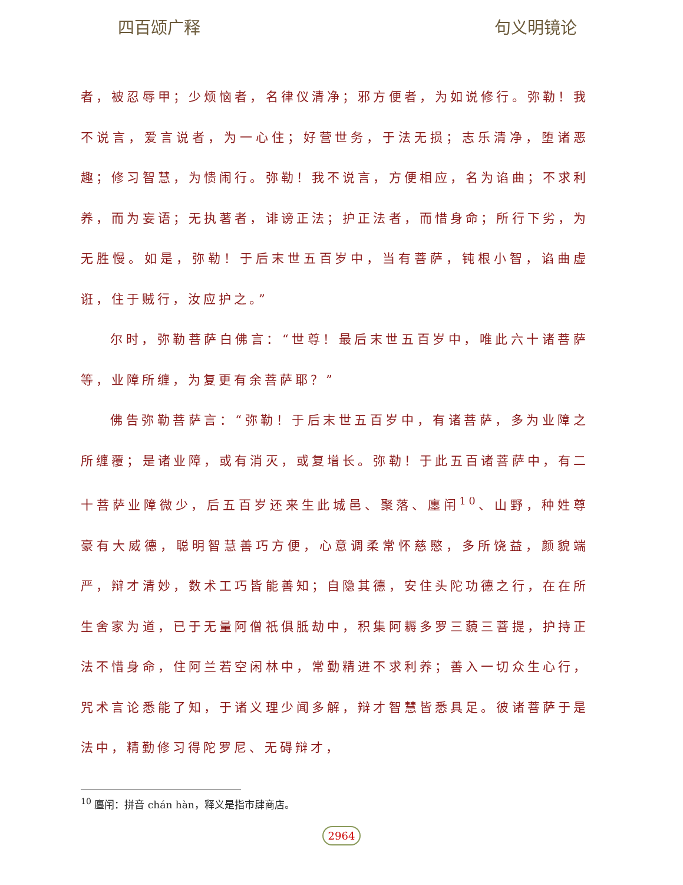四百颂广释 句义明镜论
者，被忍辱甲；少烦恼者，名律仪清净；邪方便者，为如说修行。弥勒！我不说言，爱言说者，为一心住；好营世务，于法无损；志乐清净，堕诸恶趣；修习智慧，为愦闹行。弥勒！我不说言，方便相应，名为谄曲；不求利养，而为妄语；无执著者，诽谤正法；护正法者，而惜身命；所行下劣，为无胜慢。如是，弥勒！于后末世五百岁中，当有菩萨，钝根小智，谄曲虚诳，住于贼行，汝应护之。”
尔时，弥勒菩萨白佛言：“世尊！最后末世五百岁中，唯此六十诸菩萨等，业障所缠，为复更有余菩萨耶？”
佛告弥勒菩萨言：“弥勒！于后末世五百岁中，有诸菩萨，多为业障之所缠覆；是诸业障，或有消灭，或复增长。弥勒！于此五百诸菩萨中，有二十菩萨业障微少，后五百岁还来生此城邑、聚落、廛闬<sup>10</sup>、山野，种姓尊豪有大威德，聪明智慧善巧方便，心意调柔常怀慈愍，多所饶益，颜貌端严，辩才清妙，数术工巧皆能善知；自隐其德，安住头陀功德之行，在在所生舍家为道，已于无量阿僧祇俱胝劫中，积集阿耨多罗三藐三菩提，护持正法不惜身命，住阿兰若空闲林中，常勤精进不求利养；善入一切众生心行，咒术言论悉能了知，于诸义理少闻多解，辩才智慧皆悉具足。彼诸菩萨于是法中，精勤修习得陀罗尼、无碍辩才，
<sup>10</sup> 廛闬：拼音 chán hàn，释义是指市肆商店。
2964